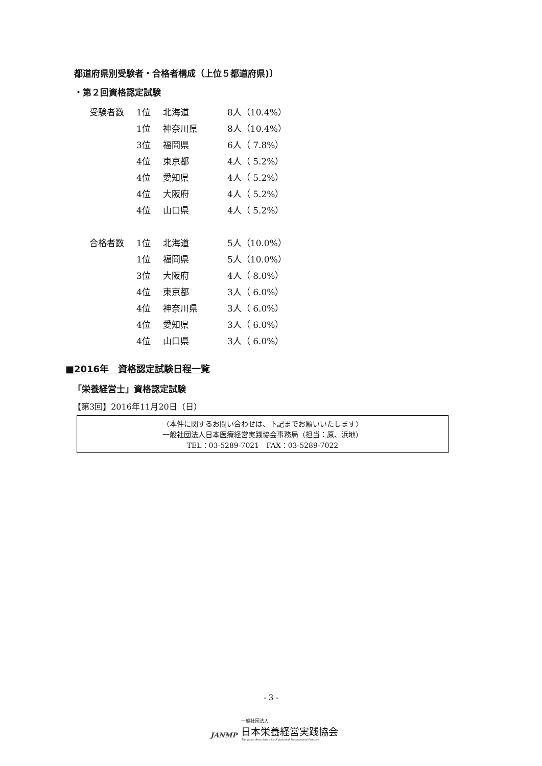都道府県別受験者・合格者構成（上位５都道府県)〕
・第２回資格認定試験
| 受験者数 | 1位 | 北海道 | 8人（10.4%） |
| | 1位 | 神奈川県 | 8人（10.4%） |
| | 3位 | 福岡県 | 6人（ 7.8%） |
| | 4位 | 東京都 | 4人（ 5.2%） |
| | 4位 | 愛知県 | 4人（ 5.2%） |
| | 4位 | 大阪府 | 4人（ 5.2%） |
| | 4位 | 山口県 | 4人（ 5.2%） |
| 合格者数 | 1位 | 北海道 | 5人（10.0%） |
| | 1位 | 福岡県 | 5人（10.0%） |
| | 3位 | 大阪府 | 4人（ 8.0%） |
| | 4位 | 東京都 | 3人（ 6.0%） |
| | 4位 | 神奈川県 | 3人（ 6.0%） |
| | 4位 | 愛知県 | 3人（ 6.0%） |
| | 4位 | 山口県 | 3人（ 6.0%） |
■2016年　資格認定試験日程一覧
「栄養経営士」資格認定試験
【第3回】2016年11月20日（日）
〈本件に関するお問い合わせは、下記までお願いいたします〉
一般社団法人日本医療経営実践協会事務局（担当：原、浜地）
TEL：03-5289-7021　FAX：03-5289-7022
- 3 -
JANMP
一般社団法人
日本栄養経営実践協会
The Japan Association for Nutritional Management Practice